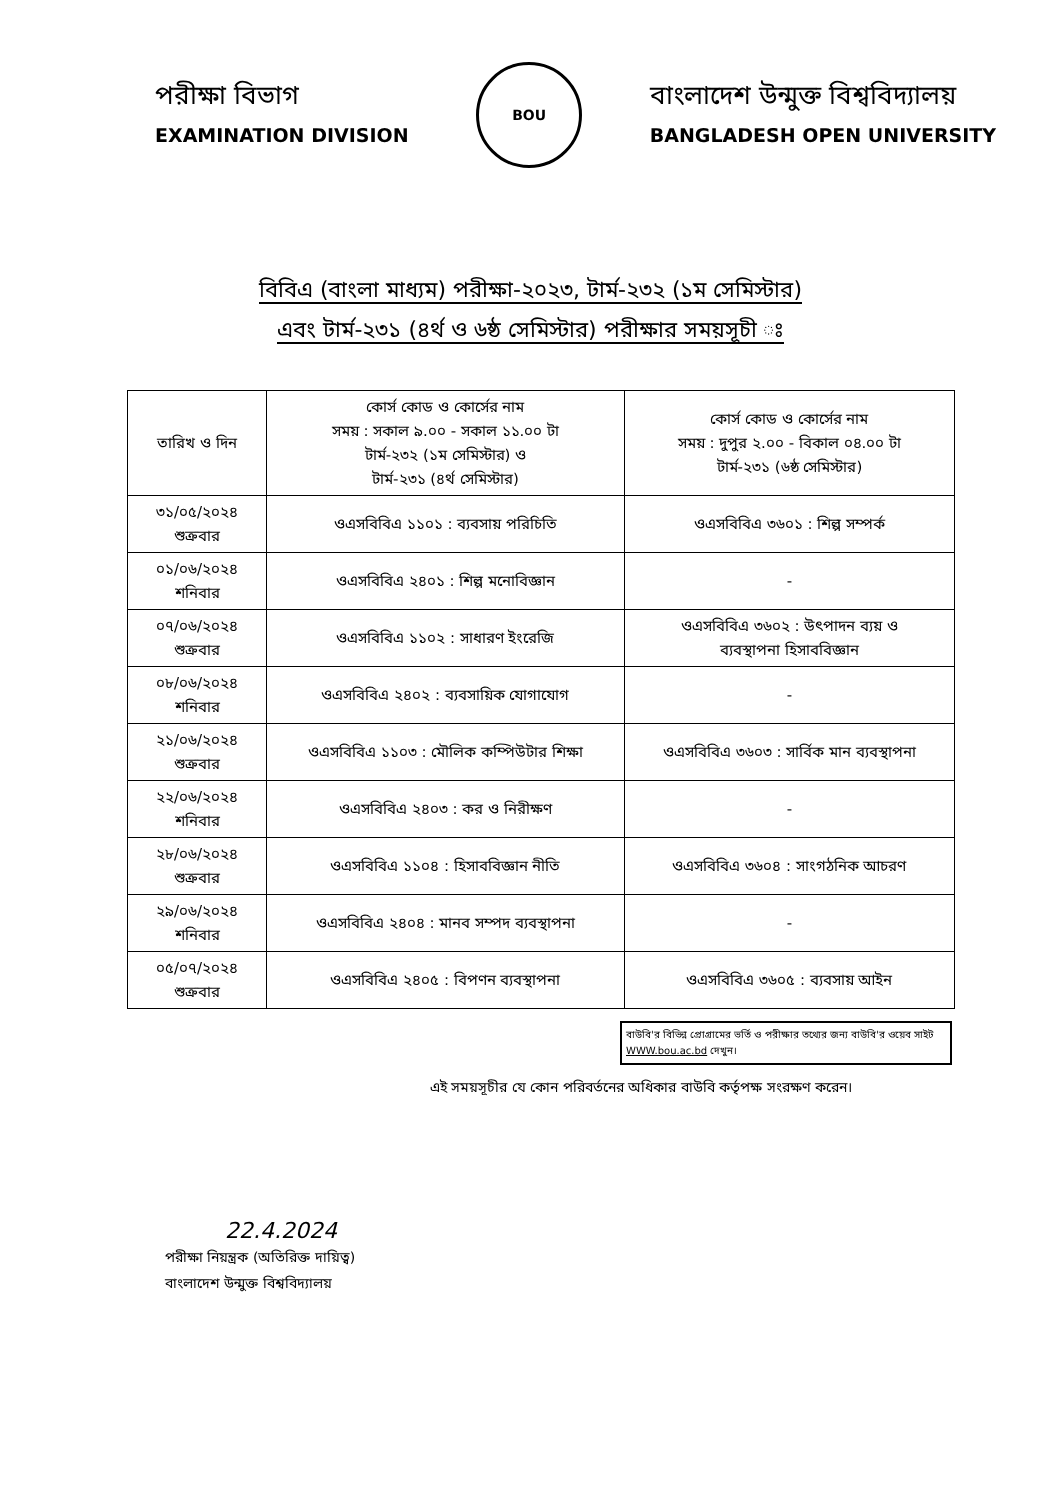পরীক্ষা বিভাগ
EXAMINATION DIVISION
BOU
বাংলাদেশ উন্মুক্ত বিশ্ববিদ্যালয়
BANGLADESH OPEN UNIVERSITY
বিবিএ (বাংলা মাধ্যম) পরীক্ষা-২০২৩, টার্ম-২৩২ (১ম সেমিস্টার)
এবং টার্ম-২৩১ (৪র্থ ও ৬ষ্ঠ সেমিস্টার) পরীক্ষার সময়সূচী ঃ
| তারিখ ও দিন | কোর্স কোড ও কোর্সের নাম সময় : সকাল ৯.০০ - সকাল ১১.০০ টা টার্ম-২৩২ (১ম সেমিস্টার) ও টার্ম-২৩১ (৪র্থ সেমিস্টার) | কোর্স কোড ও কোর্সের নাম সময় : দুপুর ২.০০ - বিকাল ০৪.০০ টা টার্ম-২৩১ (৬ষ্ঠ সেমিস্টার) |
| --- | --- | --- |
| ৩১/০৫/২০২৪ শুক্রবার | ওএসবিবিএ ১১০১ : ব্যবসায় পরিচিতি | ওএসবিবিএ ৩৬০১ : শিল্প সম্পর্ক |
| ০১/০৬/২০২৪ শনিবার | ওএসবিবিএ ২৪০১ : শিল্প মনোবিজ্ঞান | - |
| ০৭/০৬/২০২৪ শুক্রবার | ওএসবিবিএ ১১০২ : সাধারণ ইংরেজি | ওএসবিবিএ ৩৬০২ : উৎপাদন ব্যয় ও ব্যবস্থাপনা হিসাববিজ্ঞান |
| ০৮/০৬/২০২৪ শনিবার | ওএসবিবিএ ২৪০২ : ব্যবসায়িক যোগাযোগ | - |
| ২১/০৬/২০২৪ শুক্রবার | ওএসবিবিএ ১১০৩ : মৌলিক কম্পিউটার শিক্ষা | ওএসবিবিএ ৩৬০৩ : সার্বিক মান ব্যবস্থাপনা |
| ২২/০৬/২০২৪ শনিবার | ওএসবিবিএ ২৪০৩ : কর ও নিরীক্ষণ | - |
| ২৮/০৬/২০২৪ শুক্রবার | ওএসবিবিএ ১১০৪ : হিসাববিজ্ঞান নীতি | ওএসবিবিএ ৩৬০৪ : সাংগঠনিক আচরণ |
| ২৯/০৬/২০২৪ শনিবার | ওএসবিবিএ ২৪০৪ : মানব সম্পদ ব্যবস্থাপনা | - |
| ০৫/০৭/২০২৪ শুক্রবার | ওএসবিবিএ ২৪০৫ : বিপণন ব্যবস্থাপনা | ওএসবিবিএ ৩৬০৫ : ব্যবসায় আইন |
বাউবি'র বিভিন্ন প্রোগ্রামের ভর্তি ও পরীক্ষার তথ্যের জন্য বাউবি'র ওয়েব সাইট WWW.bou.ac.bd দেখুন।
এই সময়সূচীর যে কোন পরিবর্তনের অধিকার বাউবি কর্তৃপক্ষ সংরক্ষণ করেন।
22.4.2024
পরীক্ষা নিয়ন্ত্রক (অতিরিক্ত দায়িত্ব)
বাংলাদেশ উন্মুক্ত বিশ্ববিদ্যালয়